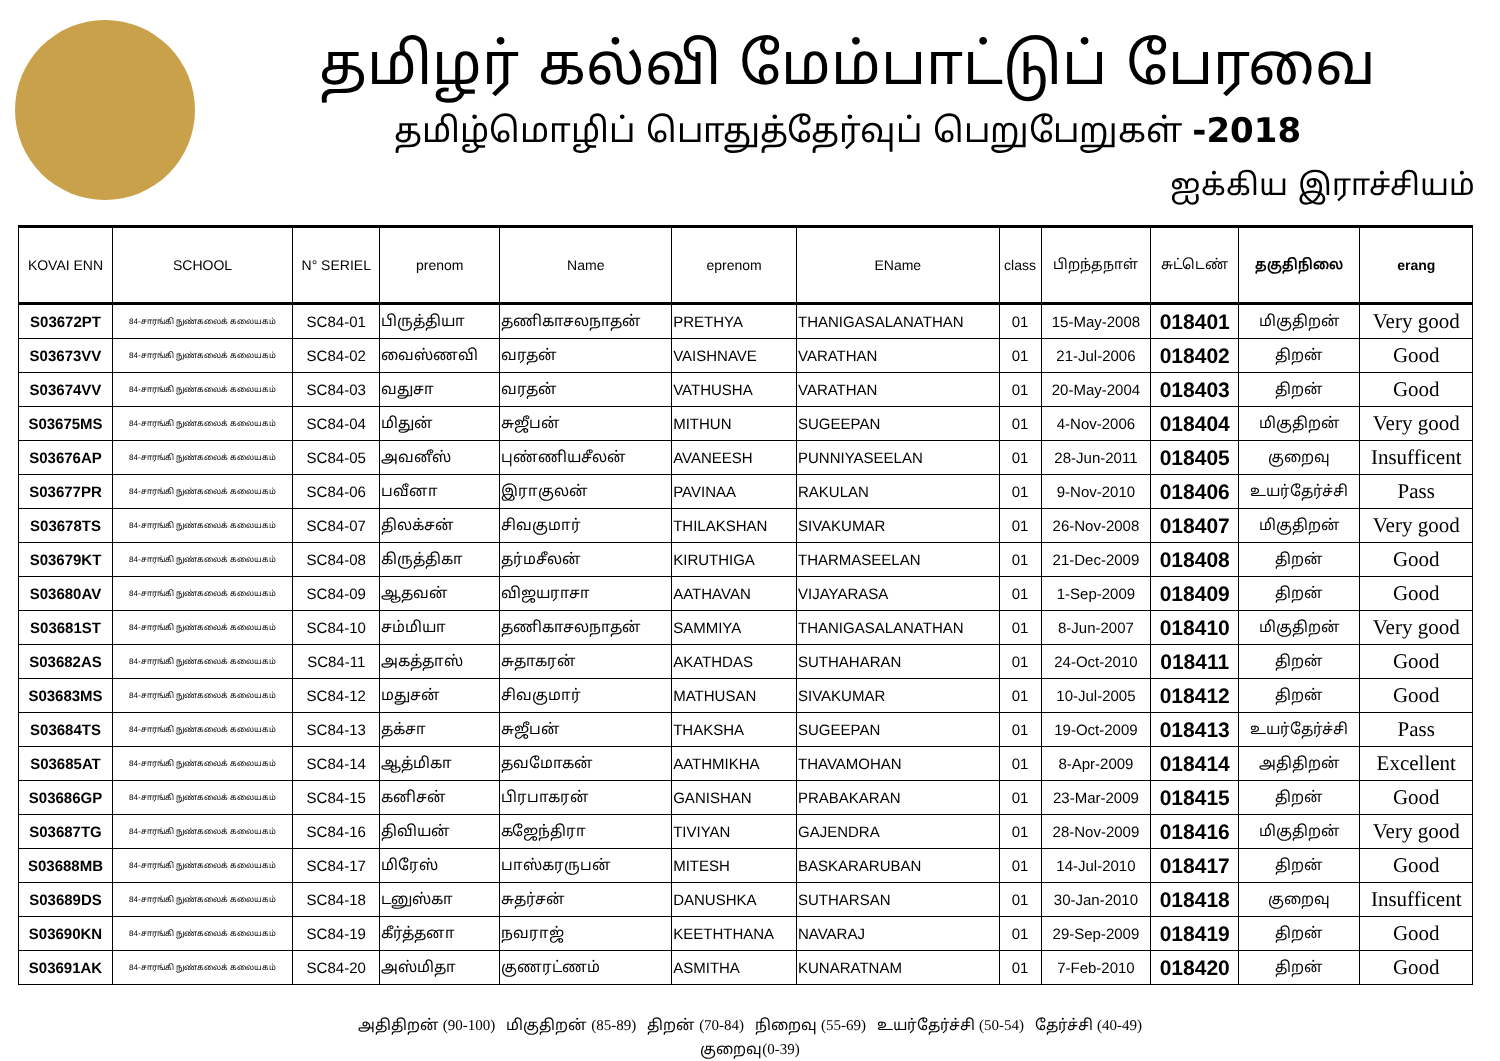தமிழர் கல்வி மேம்பாட்டுப் பேரவை
தமிழ்மொழிப் பொதுத்தேர்வுப் பெறுபேறுகள் -2018
ஐக்கிய இராச்சியம்
| KOVAI ENN | SCHOOL | N° SERIEL | prenom | Name | eprenom | EName | class | பிறந்தநாள் | சுட்டெண் | தகுதிநிலை | erang |
| --- | --- | --- | --- | --- | --- | --- | --- | --- | --- | --- | --- |
| S03672PT | 84-சாரங்கி நுண்கலைக் கலையகம் | SC84-01 | பிருத்தியா | தணிகாசலநாதன் | PRETHYA | THANIGASALANATHAN | 01 | 15-May-2008 | 018401 | மிகுதிறன் | Very good |
| S03673VV | 84-சாரங்கி நுண்கலைக் கலையகம் | SC84-02 | வைஸ்ணவி | வரதன் | VAISHNAVE | VARATHAN | 01 | 21-Jul-2006 | 018402 | திறன் | Good |
| S03674VV | 84-சாரங்கி நுண்கலைக் கலையகம் | SC84-03 | வதுசா | வரதன் | VATHUSHA | VARATHAN | 01 | 20-May-2004 | 018403 | திறன் | Good |
| S03675MS | 84-சாரங்கி நுண்கலைக் கலையகம் | SC84-04 | மிதுன் | சுஜீபன் | MITHUN | SUGEEPAN | 01 | 4-Nov-2006 | 018404 | மிகுதிறன் | Very good |
| S03676AP | 84-சாரங்கி நுண்கலைக் கலையகம் | SC84-05 | அவனீஸ் | புண்ணியசீலன் | AVANEESH | PUNNIYASEELAN | 01 | 28-Jun-2011 | 018405 | குறைவு | Insufficent |
| S03677PR | 84-சாரங்கி நுண்கலைக் கலையகம் | SC84-06 | பவீனா | இராகுலன் | PAVINAA | RAKULAN | 01 | 9-Nov-2010 | 018406 | உயர்தேர்ச்சி | Pass |
| S03678TS | 84-சாரங்கி நுண்கலைக் கலையகம் | SC84-07 | திலக்சன் | சிவகுமார் | THILAKSHAN | SIVAKUMAR | 01 | 26-Nov-2008 | 018407 | மிகுதிறன் | Very good |
| S03679KT | 84-சாரங்கி நுண்கலைக் கலையகம் | SC84-08 | கிருத்திகா | தர்மசீலன் | KIRUTHIGA | THARMASEELAN | 01 | 21-Dec-2009 | 018408 | திறன் | Good |
| S03680AV | 84-சாரங்கி நுண்கலைக் கலையகம் | SC84-09 | ஆதவன் | விஜயராசா | AATHAVAN | VIJAYARASA | 01 | 1-Sep-2009 | 018409 | திறன் | Good |
| S03681ST | 84-சாரங்கி நுண்கலைக் கலையகம் | SC84-10 | சம்மியா | தணிகாசலநாதன் | SAMMIYA | THANIGASALANATHAN | 01 | 8-Jun-2007 | 018410 | மிகுதிறன் | Very good |
| S03682AS | 84-சாரங்கி நுண்கலைக் கலையகம் | SC84-11 | அகத்தாஸ் | சுதாகரன் | AKATHDAS | SUTHAHARAN | 01 | 24-Oct-2010 | 018411 | திறன் | Good |
| S03683MS | 84-சாரங்கி நுண்கலைக் கலையகம் | SC84-12 | மதுசன் | சிவகுமார் | MATHUSAN | SIVAKUMAR | 01 | 10-Jul-2005 | 018412 | திறன் | Good |
| S03684TS | 84-சாரங்கி நுண்கலைக் கலையகம் | SC84-13 | தக்சா | சுஜீபன் | THAKSHA | SUGEEPAN | 01 | 19-Oct-2009 | 018413 | உயர்தேர்ச்சி | Pass |
| S03685AT | 84-சாரங்கி நுண்கலைக் கலையகம் | SC84-14 | ஆத்மிகா | தவமோகன் | AATHMIKHA | THAVAMOHAN | 01 | 8-Apr-2009 | 018414 | அதிதிறன் | Excellent |
| S03686GP | 84-சாரங்கி நுண்கலைக் கலையகம் | SC84-15 | கனிசன் | பிரபாகரன் | GANISHAN | PRABAKARAN | 01 | 23-Mar-2009 | 018415 | திறன் | Good |
| S03687TG | 84-சாரங்கி நுண்கலைக் கலையகம் | SC84-16 | திவியன் | கஜேந்திரா | TIVIYAN | GAJENDRA | 01 | 28-Nov-2009 | 018416 | மிகுதிறன் | Very good |
| S03688MB | 84-சாரங்கி நுண்கலைக் கலையகம் | SC84-17 | மிரேஸ் | பாஸ்கரருபன் | MITESH | BASKARARUBAN | 01 | 14-Jul-2010 | 018417 | திறன் | Good |
| S03689DS | 84-சாரங்கி நுண்கலைக் கலையகம் | SC84-18 | டனுஸ்கா | சுதர்சன் | DANUSHKA | SUTHARSAN | 01 | 30-Jan-2010 | 018418 | குறைவு | Insufficent |
| S03690KN | 84-சாரங்கி நுண்கலைக் கலையகம் | SC84-19 | கீர்த்தனா | நவராஜ் | KEETHTHANA | NAVARAJ | 01 | 29-Sep-2009 | 018419 | திறன் | Good |
| S03691AK | 84-சாரங்கி நுண்கலைக் கலையகம் | SC84-20 | அஸ்மிதா | குணரட்ணம் | ASMITHA | KUNARATNAM | 01 | 7-Feb-2010 | 018420 | திறன் | Good |
அதிதிறன் (90-100) மிகுதிறன் (85-89) திறன் (70-84) நிறைவு (55-69) உயர்தேர்ச்சி (50-54) தேர்ச்சி (40-49)
குறைவு(0-39)